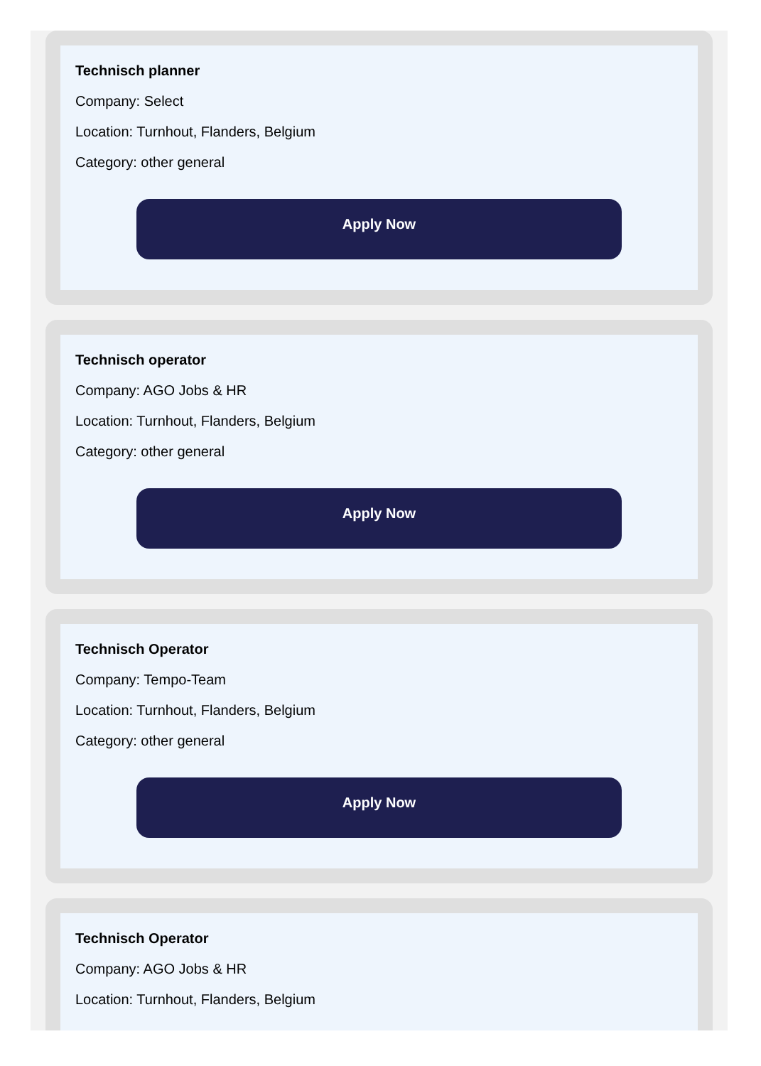Technisch planner
Company: Select
Location: Turnhout, Flanders, Belgium
Category: other general
Apply Now
Technisch operator
Company: AGO Jobs & HR
Location: Turnhout, Flanders, Belgium
Category: other general
Apply Now
Technisch Operator
Company: Tempo-Team
Location: Turnhout, Flanders, Belgium
Category: other general
Apply Now
Technisch Operator
Company: AGO Jobs & HR
Location: Turnhout, Flanders, Belgium